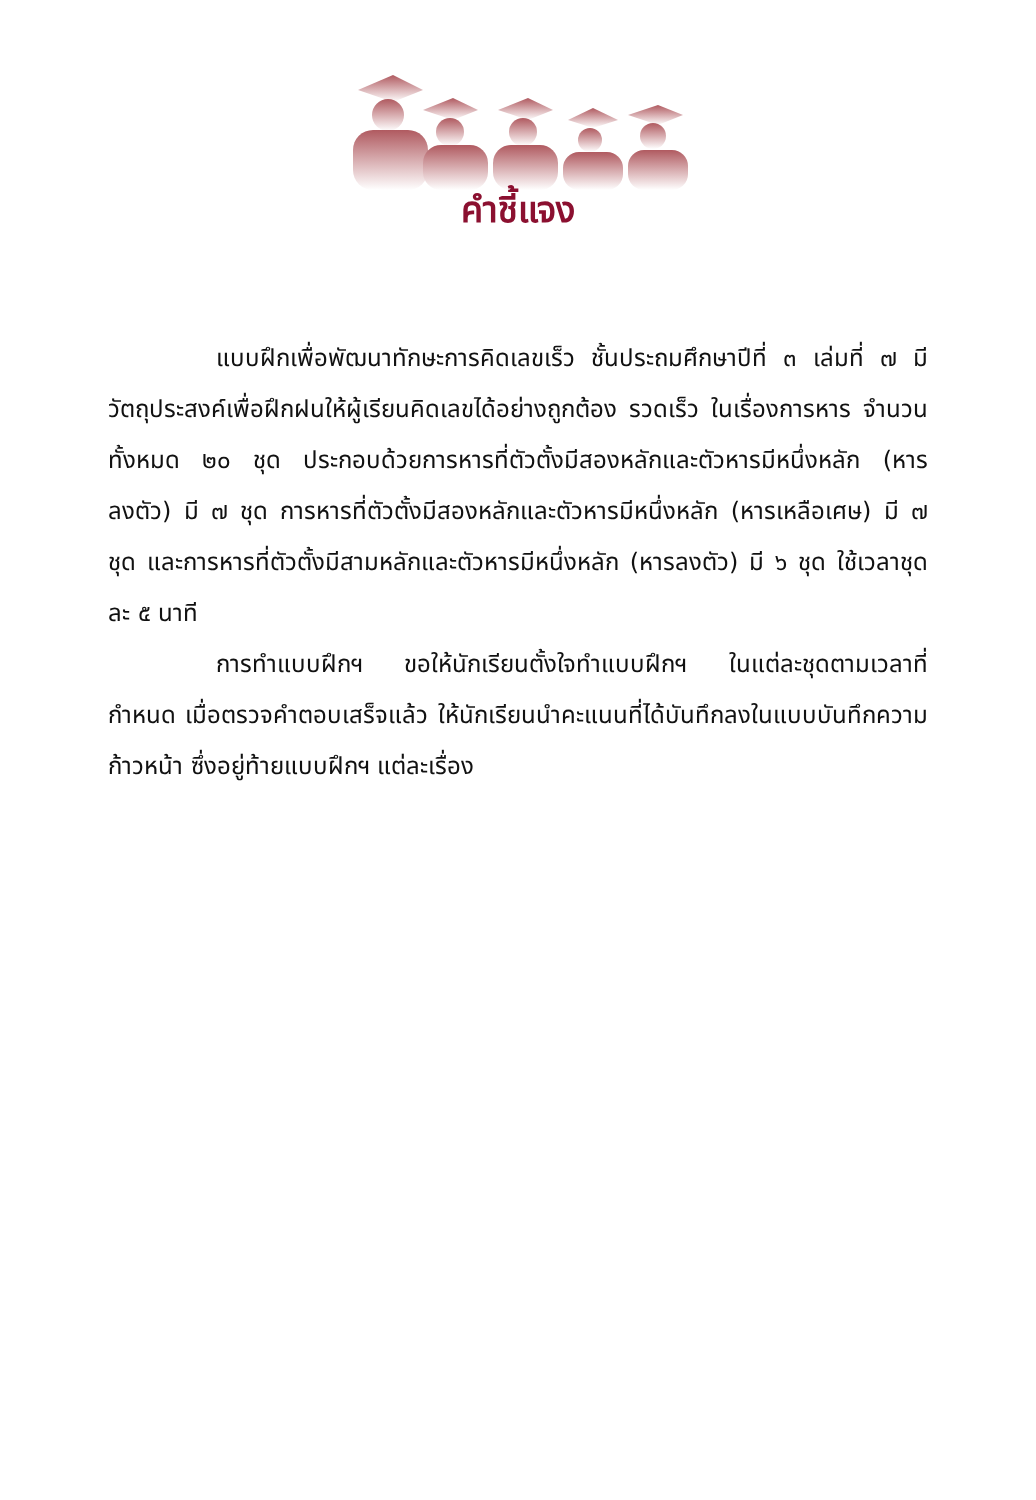คำชี้แจง
แบบฝึกเพื่อพัฒนาทักษะการคิดเลขเร็ว ชั้นประถมศึกษาปีที่ ๓ เล่มที่ ๗ มีวัตถุประสงค์เพื่อฝึกฝนให้ผู้เรียนคิดเลขได้อย่างถูกต้อง รวดเร็ว ในเรื่องการหาร จำนวนทั้งหมด ๒๐ ชุด ประกอบด้วยการหารที่ตัวตั้งมีสองหลักและตัวหารมีหนึ่งหลัก (หารลงตัว) มี ๗ ชุด การหารที่ตัวตั้งมีสองหลักและตัวหารมีหนึ่งหลัก (หารเหลือเศษ) มี ๗ ชุด และการหารที่ตัวตั้งมีสามหลักและตัวหารมีหนึ่งหลัก (หารลงตัว) มี ๖ ชุด ใช้เวลาชุดละ ๕ นาที
การทำแบบฝึกฯ ขอให้นักเรียนตั้งใจทำแบบฝึกฯ ในแต่ละชุดตามเวลาที่กำหนด เมื่อตรวจคำตอบเสร็จแล้ว ให้นักเรียนนำคะแนนที่ได้บันทึกลงในแบบบันทึกความก้าวหน้า ซึ่งอยู่ท้ายแบบฝึกฯ แต่ละเรื่อง